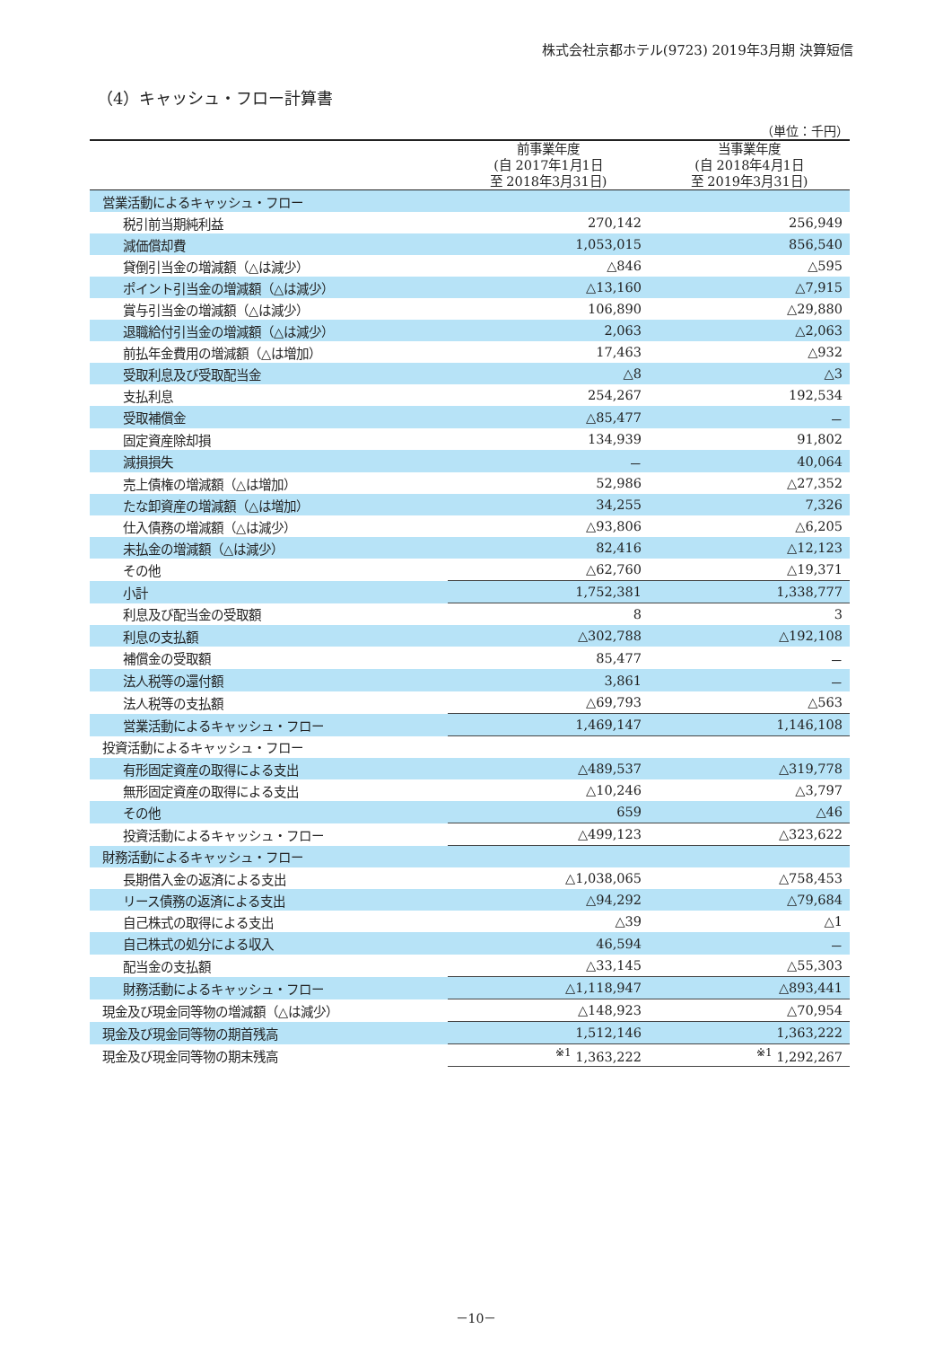株式会社京都ホテル(9723) 2019年3月期 決算短信
（4）キャッシュ・フロー計算書
（単位：千円）
| | 前事業年度 (自 2017年1月1日 至 2018年3月31日) | 当事業年度 (自 2018年4月1日 至 2019年3月31日) |
| --- | --- | --- |
| 営業活動によるキャッシュ・フロー | | |
| 税引前当期純利益 | 270,142 | 256,949 |
| 減価償却費 | 1,053,015 | 856,540 |
| 貸倒引当金の増減額（△は減少） | △846 | △595 |
| ポイント引当金の増減額（△は減少） | △13,160 | △7,915 |
| 賞与引当金の増減額（△は減少） | 106,890 | △29,880 |
| 退職給付引当金の増減額（△は減少） | 2,063 | △2,063 |
| 前払年金費用の増減額（△は増加） | 17,463 | △932 |
| 受取利息及び受取配当金 | △8 | △3 |
| 支払利息 | 254,267 | 192,534 |
| 受取補償金 | △85,477 | － |
| 固定資産除却損 | 134,939 | 91,802 |
| 減損損失 | － | 40,064 |
| 売上債権の増減額（△は増加） | 52,986 | △27,352 |
| たな卸資産の増減額（△は増加） | 34,255 | 7,326 |
| 仕入債務の増減額（△は減少） | △93,806 | △6,205 |
| 未払金の増減額（△は減少） | 82,416 | △12,123 |
| その他 | △62,760 | △19,371 |
| 小計 | 1,752,381 | 1,338,777 |
| 利息及び配当金の受取額 | 8 | 3 |
| 利息の支払額 | △302,788 | △192,108 |
| 補償金の受取額 | 85,477 | － |
| 法人税等の還付額 | 3,861 | － |
| 法人税等の支払額 | △69,793 | △563 |
| 営業活動によるキャッシュ・フロー | 1,469,147 | 1,146,108 |
| 投資活動によるキャッシュ・フロー | | |
| 有形固定資産の取得による支出 | △489,537 | △319,778 |
| 無形固定資産の取得による支出 | △10,246 | △3,797 |
| その他 | 659 | △46 |
| 投資活動によるキャッシュ・フロー | △499,123 | △323,622 |
| 財務活動によるキャッシュ・フロー | | |
| 長期借入金の返済による支出 | △1,038,065 | △758,453 |
| リース債務の返済による支出 | △94,292 | △79,684 |
| 自己株式の取得による支出 | △39 | △1 |
| 自己株式の処分による収入 | 46,594 | － |
| 配当金の支払額 | △33,145 | △55,303 |
| 財務活動によるキャッシュ・フロー | △1,118,947 | △893,441 |
| 現金及び現金同等物の増減額（△は減少） | △148,923 | △70,954 |
| 現金及び現金同等物の期首残高 | 1,512,146 | 1,363,222 |
| 現金及び現金同等物の期末残高 | <sup>※1</sup> 1,363,222 | <sup>※1</sup> 1,292,267 |
－10－